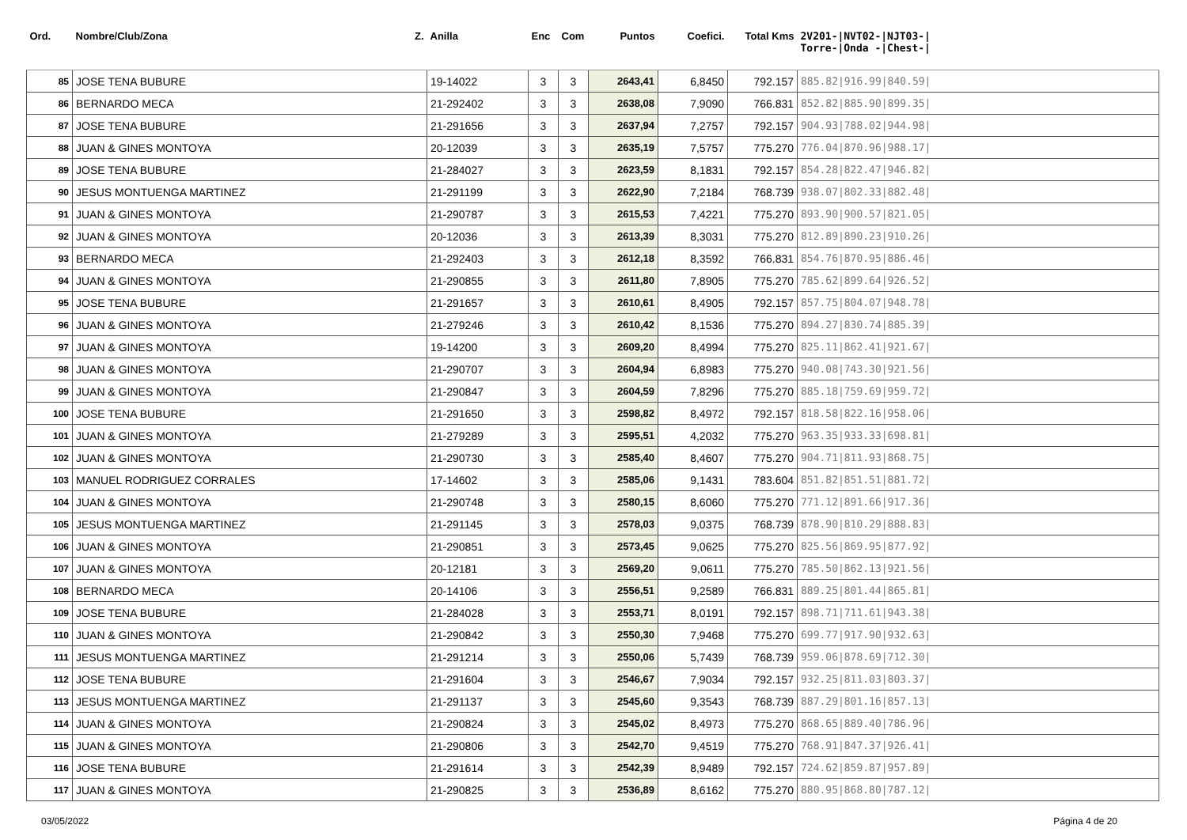| Ord. | Nombre/Club/Zona Z. | Anilla | Enc | Com | Puntos | Coefici. | Total Kms | 2V201-/NVT02-/NJT03-/ Torre-/Onda -/Chest-/ |
| --- | --- | --- | --- | --- | --- | --- | --- | --- |
| 85 | JOSE TENA BUBURE | 19-14022 | 3 | 3 | 2643,41 | 6,8450 | 792.157 | 885.82/916.99/840.59/ |
| 86 | BERNARDO MECA | 21-292402 | 3 | 3 | 2638,08 | 7,9090 | 766.831 | 852.82/885.90/899.35/ |
| 87 | JOSE TENA BUBURE | 21-291656 | 3 | 3 | 2637,94 | 7,2757 | 792.157 | 904.93/788.02/944.98/ |
| 88 | JUAN & GINES MONTOYA | 20-12039 | 3 | 3 | 2635,19 | 7,5757 | 775.270 | 776.04/870.96/988.17/ |
| 89 | JOSE TENA BUBURE | 21-284027 | 3 | 3 | 2623,59 | 8,1831 | 792.157 | 854.28/822.47/946.82/ |
| 90 | JESUS MONTUENGA MARTINEZ | 21-291199 | 3 | 3 | 2622,90 | 7,2184 | 768.739 | 938.07/802.33/882.48/ |
| 91 | JUAN & GINES MONTOYA | 21-290787 | 3 | 3 | 2615,53 | 7,4221 | 775.270 | 893.90/900.57/821.05/ |
| 92 | JUAN & GINES MONTOYA | 20-12036 | 3 | 3 | 2613,39 | 8,3031 | 775.270 | 812.89/890.23/910.26/ |
| 93 | BERNARDO MECA | 21-292403 | 3 | 3 | 2612,18 | 8,3592 | 766.831 | 854.76/870.95/886.46/ |
| 94 | JUAN & GINES MONTOYA | 21-290855 | 3 | 3 | 2611,80 | 7,8905 | 775.270 | 785.62/899.64/926.52/ |
| 95 | JOSE TENA BUBURE | 21-291657 | 3 | 3 | 2610,61 | 8,4905 | 792.157 | 857.75/804.07/948.78/ |
| 96 | JUAN & GINES MONTOYA | 21-279246 | 3 | 3 | 2610,42 | 8,1536 | 775.270 | 894.27/830.74/885.39/ |
| 97 | JUAN & GINES MONTOYA | 19-14200 | 3 | 3 | 2609,20 | 8,4994 | 775.270 | 825.11/862.41/921.67/ |
| 98 | JUAN & GINES MONTOYA | 21-290707 | 3 | 3 | 2604,94 | 6,8983 | 775.270 | 940.08/743.30/921.56/ |
| 99 | JUAN & GINES MONTOYA | 21-290847 | 3 | 3 | 2604,59 | 7,8296 | 775.270 | 885.18/759.69/959.72/ |
| 100 | JOSE TENA BUBURE | 21-291650 | 3 | 3 | 2598,82 | 8,4972 | 792.157 | 818.58/822.16/958.06/ |
| 101 | JUAN & GINES MONTOYA | 21-279289 | 3 | 3 | 2595,51 | 4,2032 | 775.270 | 963.35/933.33/698.81/ |
| 102 | JUAN & GINES MONTOYA | 21-290730 | 3 | 3 | 2585,40 | 8,4607 | 775.270 | 904.71/811.93/868.75/ |
| 103 | MANUEL RODRIGUEZ CORRALES | 17-14602 | 3 | 3 | 2585,06 | 9,1431 | 783.604 | 851.82/851.51/881.72/ |
| 104 | JUAN & GINES MONTOYA | 21-290748 | 3 | 3 | 2580,15 | 8,6060 | 775.270 | 771.12/891.66/917.36/ |
| 105 | JESUS MONTUENGA MARTINEZ | 21-291145 | 3 | 3 | 2578,03 | 9,0375 | 768.739 | 878.90/810.29/888.83/ |
| 106 | JUAN & GINES MONTOYA | 21-290851 | 3 | 3 | 2573,45 | 9,0625 | 775.270 | 825.56/869.95/877.92/ |
| 107 | JUAN & GINES MONTOYA | 20-12181 | 3 | 3 | 2569,20 | 9,0611 | 775.270 | 785.50/862.13/921.56/ |
| 108 | BERNARDO MECA | 20-14106 | 3 | 3 | 2556,51 | 9,2589 | 766.831 | 889.25/801.44/865.81/ |
| 109 | JOSE TENA BUBURE | 21-284028 | 3 | 3 | 2553,71 | 8,0191 | 792.157 | 898.71/711.61/943.38/ |
| 110 | JUAN & GINES MONTOYA | 21-290842 | 3 | 3 | 2550,30 | 7,9468 | 775.270 | 699.77/917.90/932.63/ |
| 111 | JESUS MONTUENGA MARTINEZ | 21-291214 | 3 | 3 | 2550,06 | 5,7439 | 768.739 | 959.06/878.69/712.30/ |
| 112 | JOSE TENA BUBURE | 21-291604 | 3 | 3 | 2546,67 | 7,9034 | 792.157 | 932.25/811.03/803.37/ |
| 113 | JESUS MONTUENGA MARTINEZ | 21-291137 | 3 | 3 | 2545,60 | 9,3543 | 768.739 | 887.29/801.16/857.13/ |
| 114 | JUAN & GINES MONTOYA | 21-290824 | 3 | 3 | 2545,02 | 8,4973 | 775.270 | 868.65/889.40/786.96/ |
| 115 | JUAN & GINES MONTOYA | 21-290806 | 3 | 3 | 2542,70 | 9,4519 | 775.270 | 768.91/847.37/926.41/ |
| 116 | JOSE TENA BUBURE | 21-291614 | 3 | 3 | 2542,39 | 8,9489 | 792.157 | 724.62/859.87/957.89/ |
| 117 | JUAN & GINES MONTOYA | 21-290825 | 3 | 3 | 2536,89 | 8,6162 | 775.270 | 880.95/868.80/787.12/ |
03/05/2022 Página 4 de 20